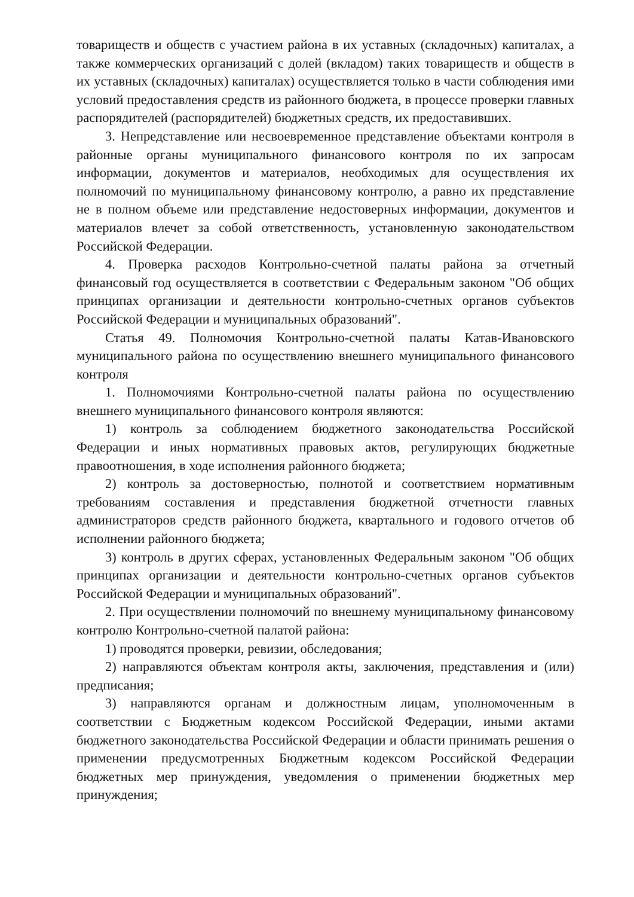товариществ и обществ с участием района в их уставных (складочных) капиталах, а также коммерческих организаций с долей (вкладом) таких товариществ и обществ в их уставных (складочных) капиталах) осуществляется только в части соблюдения ими условий предоставления средств из районного бюджета, в процессе проверки главных распорядителей (распорядителей) бюджетных средств, их предоставивших.
3. Непредставление или несвоевременное представление объектами контроля в районные органы муниципального финансового контроля по их запросам информации, документов и материалов, необходимых для осуществления их полномочий по муниципальному финансовому контролю, а равно их представление не в полном объеме или представление недостоверных информации, документов и материалов влечет за собой ответственность, установленную законодательством Российской Федерации.
4. Проверка расходов Контрольно-счетной палаты района за отчетный финансовый год осуществляется в соответствии с Федеральным законом "Об общих принципах организации и деятельности контрольно-счетных органов субъектов Российской Федерации и муниципальных образований".
Статья 49. Полномочия Контрольно-счетной палаты Катав-Ивановского муниципального района по осуществлению внешнего муниципального финансового контроля
1. Полномочиями Контрольно-счетной палаты района по осуществлению внешнего муниципального финансового контроля являются:
1) контроль за соблюдением бюджетного законодательства Российской Федерации и иных нормативных правовых актов, регулирующих бюджетные правоотношения, в ходе исполнения районного бюджета;
2) контроль за достоверностью, полнотой и соответствием нормативным требованиям составления и представления бюджетной отчетности главных администраторов средств районного бюджета, квартального и годового отчетов об исполнении районного бюджета;
3) контроль в других сферах, установленных Федеральным законом "Об общих принципах организации и деятельности контрольно-счетных органов субъектов Российской Федерации и муниципальных образований".
2. При осуществлении полномочий по внешнему муниципальному финансовому контролю Контрольно-счетной палатой района:
1) проводятся проверки, ревизии, обследования;
2) направляются объектам контроля акты, заключения, представления и (или) предписания;
3) направляются органам и должностным лицам, уполномоченным в соответствии с Бюджетным кодексом Российской Федерации, иными актами бюджетного законодательства Российской Федерации и области принимать решения о применении предусмотренных Бюджетным кодексом Российской Федерации бюджетных мер принуждения, уведомления о применении бюджетных мер принуждения;